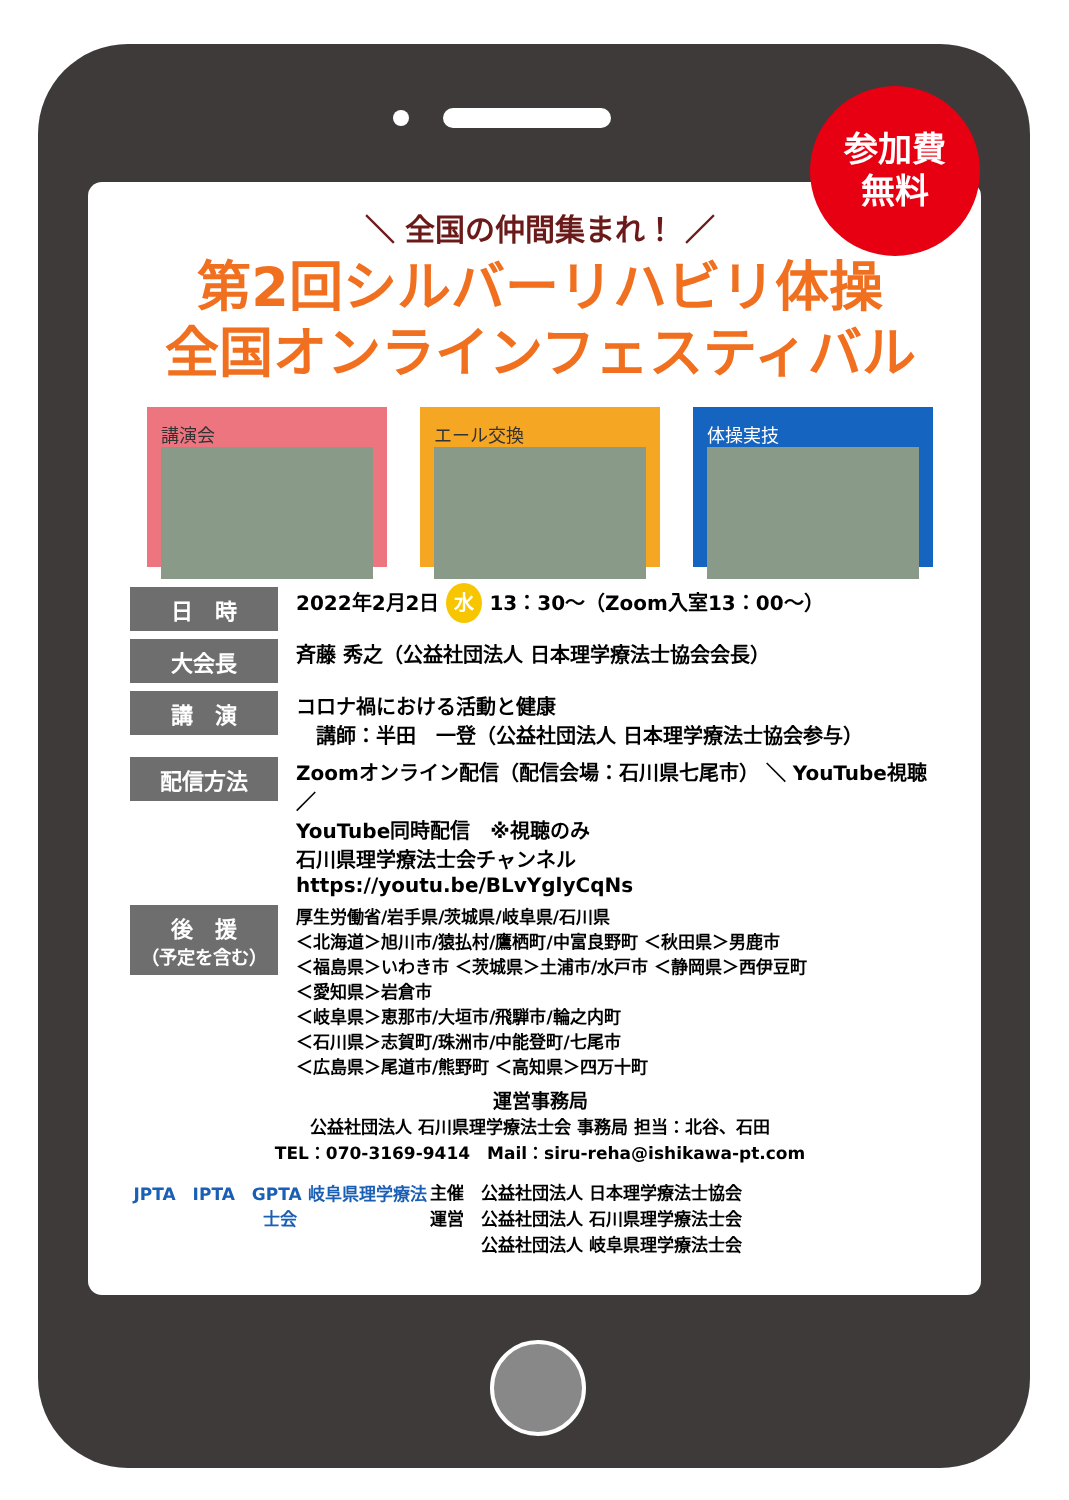参加費
無料
＼ 全国の仲間集まれ！ ／
第2回シルバーリハビリ体操
全国オンラインフェスティバル
講演会 エール交換 体操実技
日　時
2022年2月2日 水 13：30～（Zoom入室13：00～）
大会長
斉藤 秀之（公益社団法人 日本理学療法士協会会長）
講　演
コロナ禍における活動と健康
　講師：半田　一登（公益社団法人 日本理学療法士協会参与）
配信方法
Zoomオンライン配信（配信会場：石川県七尾市） ＼ YouTube視聴 ／
YouTube同時配信　※視聴のみ
石川県理学療法士会チャンネル
https://youtu.be/BLvYglyCqNs
後　援
（予定を含む）
厚生労働省/岩手県/茨城県/岐阜県/石川県
＜北海道＞旭川市/猿払村/鷹栖町/中富良野町 ＜秋田県＞男鹿市
＜福島県＞いわき市 ＜茨城県＞土浦市/水戸市 ＜静岡県＞西伊豆町
＜愛知県＞岩倉市
＜岐阜県＞恵那市/大垣市/飛騨市/輪之内町
＜石川県＞志賀町/珠洲市/中能登町/七尾市
＜広島県＞尾道市/熊野町 ＜高知県＞四万十町
運営事務局
公益社団法人 石川県理学療法士会 事務局 担当：北谷、石田
TEL：070-3169-9414　Mail：siru-reha@ishikawa-pt.com
JPTA　IPTA　GPTA 岐阜県理学療法士会
主催　公益社団法人 日本理学療法士協会
運営　公益社団法人 石川県理学療法士会
　　　公益社団法人 岐阜県理学療法士会